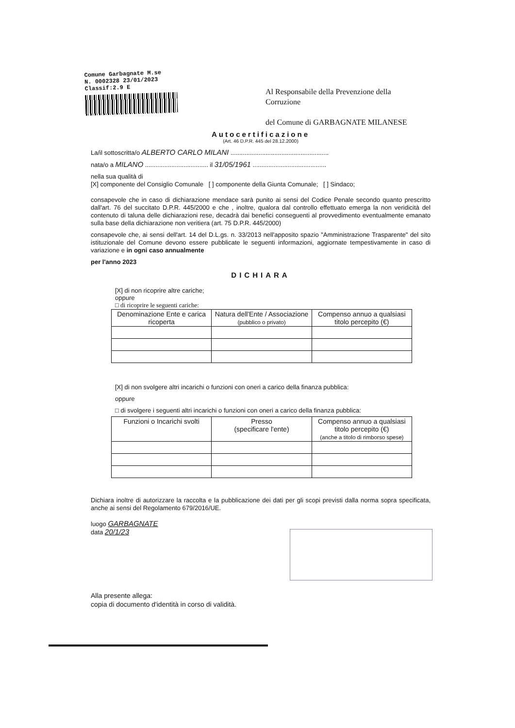Comune Garbagnate M.se
N. 0002328 23/01/2023
Classif:2.9 E
Al Responsabile della Prevenzione della
Corruzione
del Comune di GARBAGNATE MILANESE
Autocertificazione
(Art. 46 D.P.R. 445 del 28.12.2000)
La/il sottoscritta/o ALBERTO CARLO MILANI ........................................................
nata/o a MILANO .................................... il 31/05/1961 ..........................................
nella sua qualità di
[X] componente del Consiglio Comunale [ ] componente della Giunta Comunale; [ ] Sindaco;
consapevole che in caso di dichiarazione mendace sarà punito ai sensi del Codice Penale secondo quanto prescritto dall'art. 76 del succitato D.P.R. 445/2000 e che , inoltre, qualora dal controllo effettuato emerga la non veridicità del contenuto di taluna delle dichiarazioni rese, decadrà dai benefici conseguenti al provvedimento eventualmente emanato sulla base della dichiarazione non veritiera (art. 75 D.P.R. 445/2000)
consapevole che, ai sensi dell'art. 14 del D.L.gs. n. 33/2013 nell'apposito spazio "Amministrazione Trasparente" del sito istituzionale del Comune devono essere pubblicate le seguenti informazioni, aggiornate tempestivamente in caso di variazione e in ogni caso annualmente
per l'anno 2023
DICHIARA
[X] di non ricoprire altre cariche;
oppure
□ di ricoprire le seguenti cariche:
| Denominazione Ente e carica ricoperta | Natura dell'Ente / Associazione (pubblico o privato) | Compenso annuo a qualsiasi titolo percepito (€) |
| --- | --- | --- |
[X] di non svolgere altri incarichi o funzioni con oneri a carico della finanza pubblica:
oppure
□ di svolgere i seguenti altri incarichi o funzioni con oneri a carico della finanza pubblica:
| Funzioni o Incarichi svolti | Presso (specificare l'ente) | Compenso annuo a qualsiasi titolo percepito (€) (anche a titolo di rimborso spese) |
| --- | --- | --- |
Dichiara inoltre di autorizzare la raccolta e la pubblicazione dei dati per gli scopi previsti dalla norma sopra specificata, anche ai sensi del Regolamento 679/2016/UE.
luogo GARBAGNATE
data 20/1/23
Alla presente allega:
copia di documento d'identità in corso di validità.